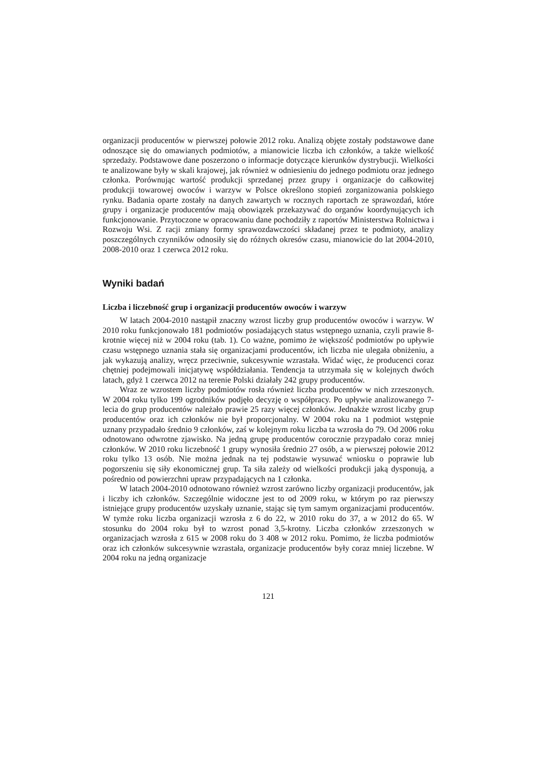organizacji producentów w pierwszej połowie 2012 roku. Analizą objęte zostały podstawowe dane odnoszące się do omawianych podmiotów, a mianowicie liczba ich członków, a także wielkość sprzedaży. Podstawowe dane poszerzono o informacje dotyczące kierunków dystrybucji. Wielkości te analizowane były w skali krajowej, jak również w odniesieniu do jednego podmiotu oraz jednego członka. Porównując wartość produkcji sprzedanej przez grupy i organizacje do całkowitej produkcji towarowej owoców i warzyw w Polsce określono stopień zorganizowania polskiego rynku. Badania oparte zostały na danych zawartych w rocznych raportach ze sprawozdań, które grupy i organizacje producentów mają obowiązek przekazywać do organów koordynujących ich funkcjonowanie. Przytoczone w opracowaniu dane pochodziły z raportów Ministerstwa Rolnictwa i Rozwoju Wsi. Z racji zmiany formy sprawozdawczości składanej przez te podmioty, analizy poszczególnych czynników odnosiły się do różnych okresów czasu, mianowicie do lat 2004-2010, 2008-2010 oraz 1 czerwca 2012 roku.
Wyniki badań
Liczba i liczebność grup i organizacji producentów owoców i warzyw
W latach 2004-2010 nastąpił znaczny wzrost liczby grup producentów owoców i warzyw. W 2010 roku funkcjonowało 181 podmiotów posiadających status wstępnego uznania, czyli prawie 8-krotnie więcej niż w 2004 roku (tab. 1). Co ważne, pomimo że większość podmiotów po upływie czasu wstępnego uznania stała się organizacjami producentów, ich liczba nie ulegała obniżeniu, a jak wykazują analizy, wręcz przeciwnie, sukcesywnie wzrastała. Widać więc, że producenci coraz chętniej podejmowali inicjatywę współdziałania. Tendencja ta utrzymała się w kolejnych dwóch latach, gdyż 1 czerwca 2012 na terenie Polski działały 242 grupy producentów.
Wraz ze wzrostem liczby podmiotów rosła również liczba producentów w nich zrzeszonych. W 2004 roku tylko 199 ogrodników podjęło decyzję o współpracy. Po upływie analizowanego 7-lecia do grup producentów należało prawie 25 razy więcej członków. Jednakże wzrost liczby grup producentów oraz ich członków nie był proporcjonalny. W 2004 roku na 1 podmiot wstępnie uznany przypadało średnio 9 członków, zaś w kolejnym roku liczba ta wzrosła do 79. Od 2006 roku odnotowano odwrotne zjawisko. Na jedną grupę producentów corocznie przypadało coraz mniej członków. W 2010 roku liczebność 1 grupy wynosiła średnio 27 osób, a w pierwszej połowie 2012 roku tylko 13 osób. Nie można jednak na tej podstawie wysuwać wniosku o poprawie lub pogorszeniu się siły ekonomicznej grup. Ta siła zależy od wielkości produkcji jaką dysponują, a pośrednio od powierzchni upraw przypadających na 1 członka.
W latach 2004-2010 odnotowano również wzrost zarówno liczby organizacji producentów, jak i liczby ich członków. Szczególnie widoczne jest to od 2009 roku, w którym po raz pierwszy istniejące grupy producentów uzyskały uznanie, stając się tym samym organizacjami producentów. W tymże roku liczba organizacji wzrosła z 6 do 22, w 2010 roku do 37, a w 2012 do 65. W stosunku do 2004 roku był to wzrost ponad 3,5-krotny. Liczba członków zrzeszonych w organizacjach wzrosła z 615 w 2008 roku do 3 408 w 2012 roku. Pomimo, że liczba podmiotów oraz ich członków sukcesywnie wzrastała, organizacje producentów były coraz mniej liczebne. W 2004 roku na jedną organizacje
121